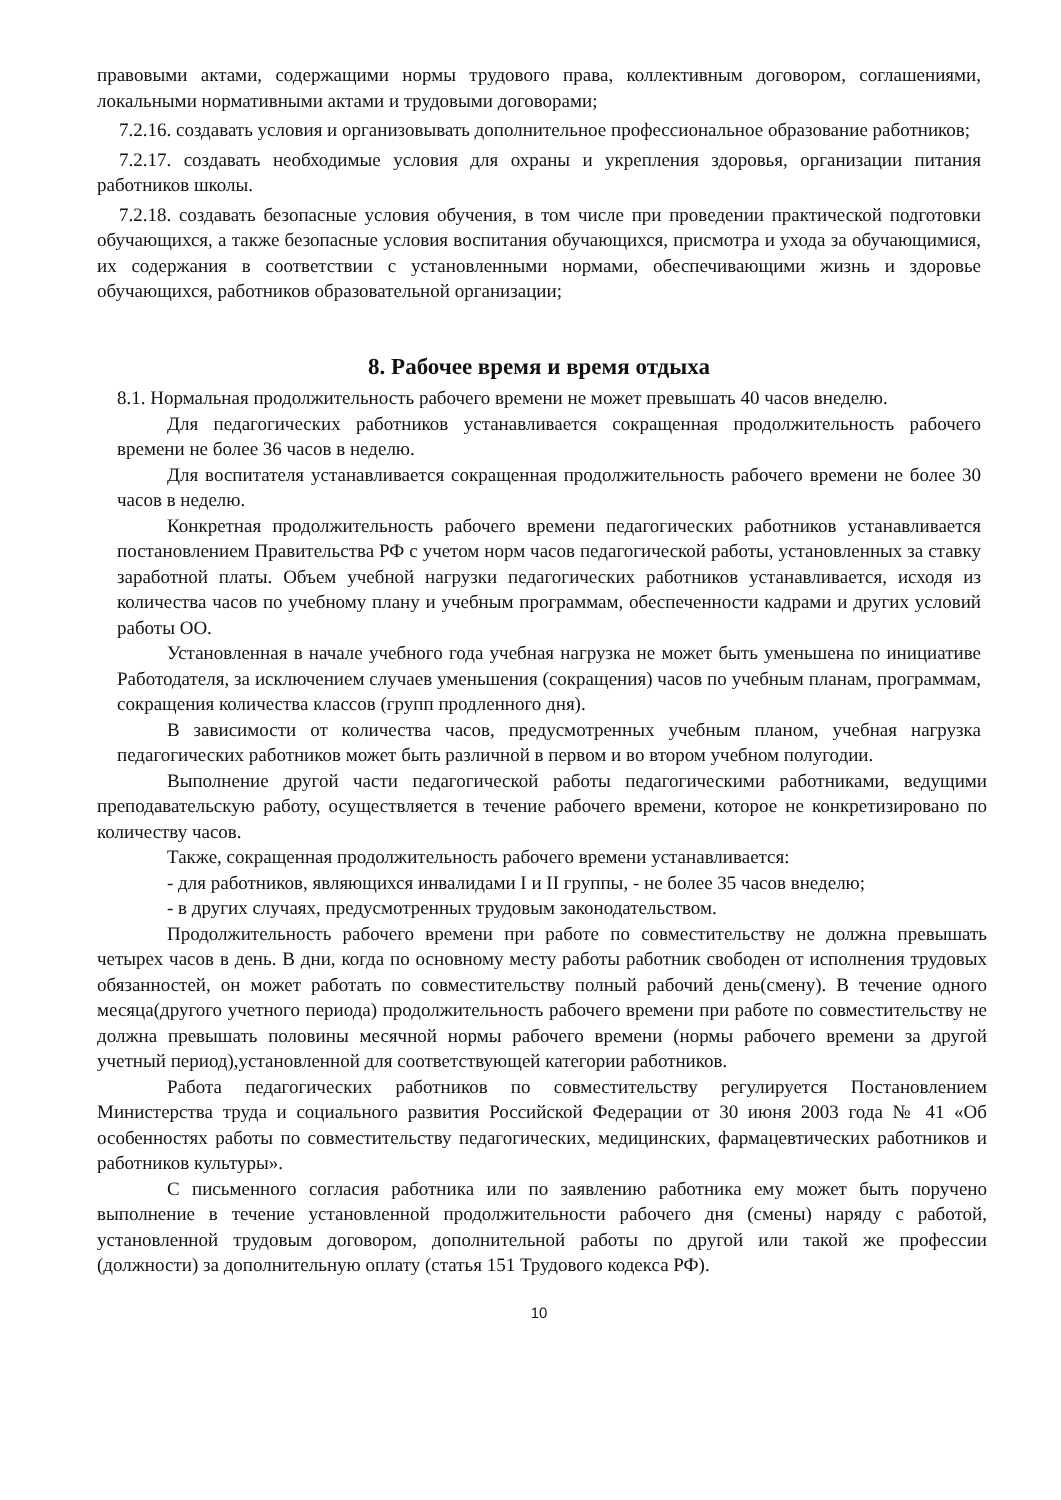правовыми актами, содержащими нормы трудового права, коллективным договором, соглашениями, локальными нормативными актами и трудовыми договорами;
7.2.16. создавать условия и организовывать дополнительное профессиональное образование работников;
7.2.17. создавать необходимые условия для охраны и укрепления здоровья, организации питания работников школы.
7.2.18. создавать безопасные условия обучения, в том числе при проведении практической подготовки обучающихся, а также безопасные условия воспитания обучающихся, присмотра и ухода за обучающимися, их содержания в соответствии с установленными нормами, обеспечивающими жизнь и здоровье обучающихся, работников образовательной организации;
8. Рабочее время и время отдыха
8.1. Нормальная продолжительность рабочего времени не может превышать 40 часов внеделю.
Для педагогических работников устанавливается сокращенная продолжительность рабочего времени не более 36 часов в неделю.
Для воспитателя устанавливается сокращенная продолжительность рабочего времени не более 30 часов в неделю.
Конкретная продолжительность рабочего времени педагогических работников устанавливается постановлением Правительства РФ с учетом норм часов педагогической работы, установленных за ставку заработной платы. Объем учебной нагрузки педагогических работников устанавливается, исходя из количества часов по учебному плану и учебным программам, обеспеченности кадрами и других условий работы ОО.
Установленная в начале учебного года учебная нагрузка не может быть уменьшена по инициативе Работодателя, за исключением случаев уменьшения (сокращения) часов по учебным планам, программам, сокращения количества классов (групп продленного дня).
В зависимости от количества часов, предусмотренных учебным планом, учебная нагрузка педагогических работников может быть различной в первом и во втором учебном полугодии.
Выполнение другой части педагогической работы педагогическими работниками, ведущими преподавательскую работу, осуществляется в течение рабочего времени, которое не конкретизировано по количеству часов.
Также, сокращенная продолжительность рабочего времени устанавливается:
- для работников, являющихся инвалидами I и II группы, - не более 35 часов внеделю;
- в других случаях, предусмотренных трудовым законодательством.
Продолжительность рабочего времени при работе по совместительству не должна превышать четырех часов в день. В дни, когда по основному месту работы работник свободен от исполнения трудовых обязанностей, он может работать по совместительству полный рабочий день(смену). В течение одного месяца(другого учетного периода) продолжительность рабочего времени при работе по совместительству не должна превышать половины месячной нормы рабочего времени (нормы рабочего времени за другой учетный период),установленной для соответствующей категории работников.
Работа педагогических работников по совместительству регулируется Постановлением Министерства труда и социального развития Российской Федерации от 30 июня 2003 года № 41 «Об особенностях работы по совместительству педагогических, медицинских, фармацевтических работников и работников культуры».
С письменного согласия работника или по заявлению работника ему может быть поручено выполнение в течение установленной продолжительности рабочего дня (смены) наряду с работой, установленной трудовым договором, дополнительной работы по другой или такой же профессии (должности) за дополнительную оплату (статья 151 Трудового кодекса РФ).
10